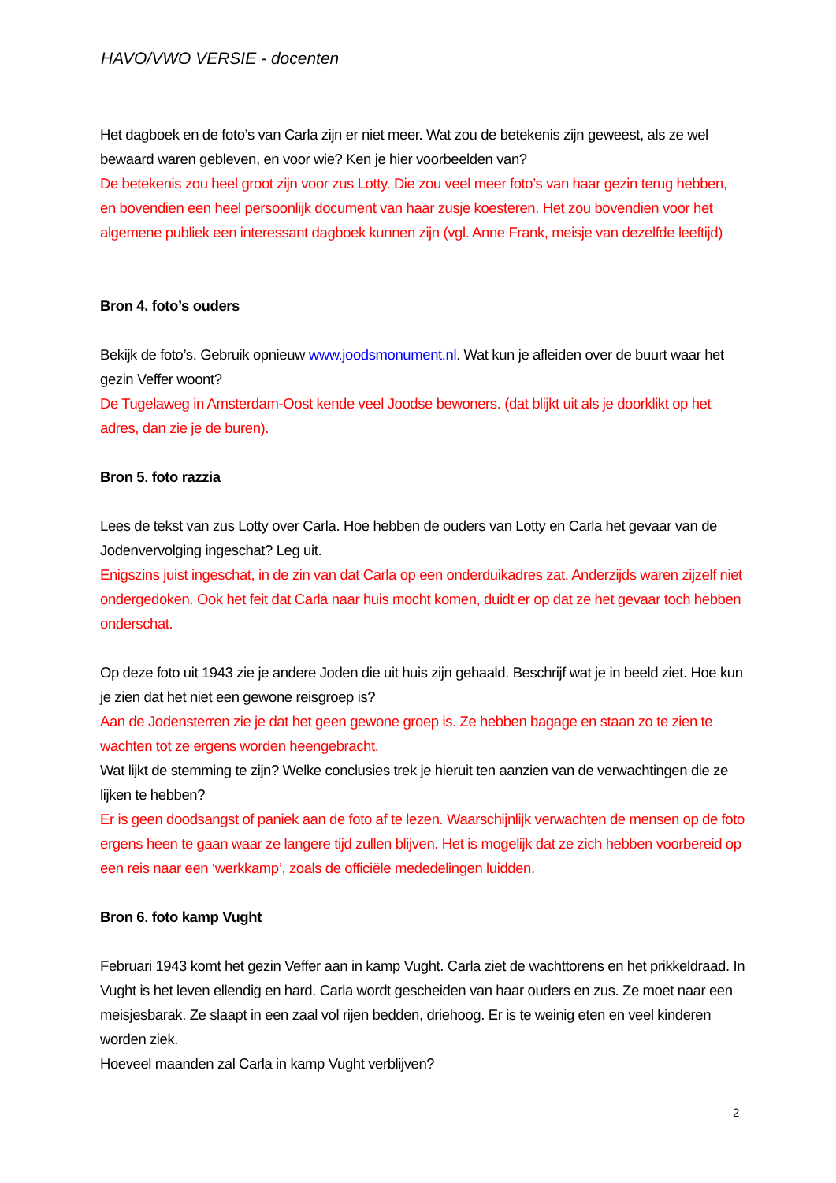HAVO/VWO VERSIE - docenten
Het dagboek en de foto’s van Carla zijn er niet meer. Wat zou de betekenis zijn geweest, als ze wel bewaard waren gebleven, en voor wie? Ken je hier voorbeelden van?
De betekenis zou heel groot zijn voor zus Lotty. Die zou veel meer foto’s van haar gezin terug hebben, en bovendien een heel persoonlijk document van haar zusje koesteren. Het zou bovendien voor het algemene publiek een interessant dagboek kunnen zijn (vgl. Anne Frank, meisje van dezelfde leeftijd)
Bron 4. foto’s ouders
Bekijk de foto’s. Gebruik opnieuw www.joodsmonument.nl. Wat kun je afleiden over de buurt waar het gezin Veffer woont?
De Tugelaweg in Amsterdam-Oost kende veel Joodse bewoners. (dat blijkt uit als je doorklikt op het adres, dan zie je de buren).
Bron 5. foto razzia
Lees de tekst van zus Lotty over Carla. Hoe hebben de ouders van Lotty en Carla het gevaar van de Jodenvervolging ingeschat? Leg uit.
Enigszins juist ingeschat, in de zin van dat Carla op een onderduikadres zat. Anderzijds waren zijzelf niet ondergedoken. Ook het feit dat Carla naar huis mocht komen, duidt er op dat ze het gevaar toch hebben onderschat.
Op deze foto uit 1943 zie je andere Joden die uit huis zijn gehaald. Beschrijf wat je in beeld ziet. Hoe kun je zien dat het niet een gewone reisgroep is?
Aan de Jodensterren zie je dat het geen gewone groep is. Ze hebben bagage en staan zo te zien te wachten tot ze ergens worden heengebracht.
Wat lijkt de stemming te zijn? Welke conclusies trek je hieruit ten aanzien van de verwachtingen die ze lijken te hebben?
Er is geen doodsangst of paniek aan de foto af te lezen. Waarschijnlijk verwachten de mensen op de foto ergens heen te gaan waar ze langere tijd zullen blijven. Het is mogelijk dat ze zich hebben voorbereid op een reis naar een ‘werkkamp’, zoals de officiële mededelingen luidden.
Bron 6. foto kamp Vught
Februari 1943 komt het gezin Veffer aan in kamp Vught. Carla ziet de wachttorens en het prikkeldraad. In Vught is het leven ellendig en hard. Carla wordt gescheiden van haar ouders en zus. Ze moet naar een meisjesbarak. Ze slaapt in een zaal vol rijen bedden, driehoog. Er is te weinig eten en veel kinderen worden ziek.
Hoeveel maanden zal Carla in kamp Vught verblijven?
2